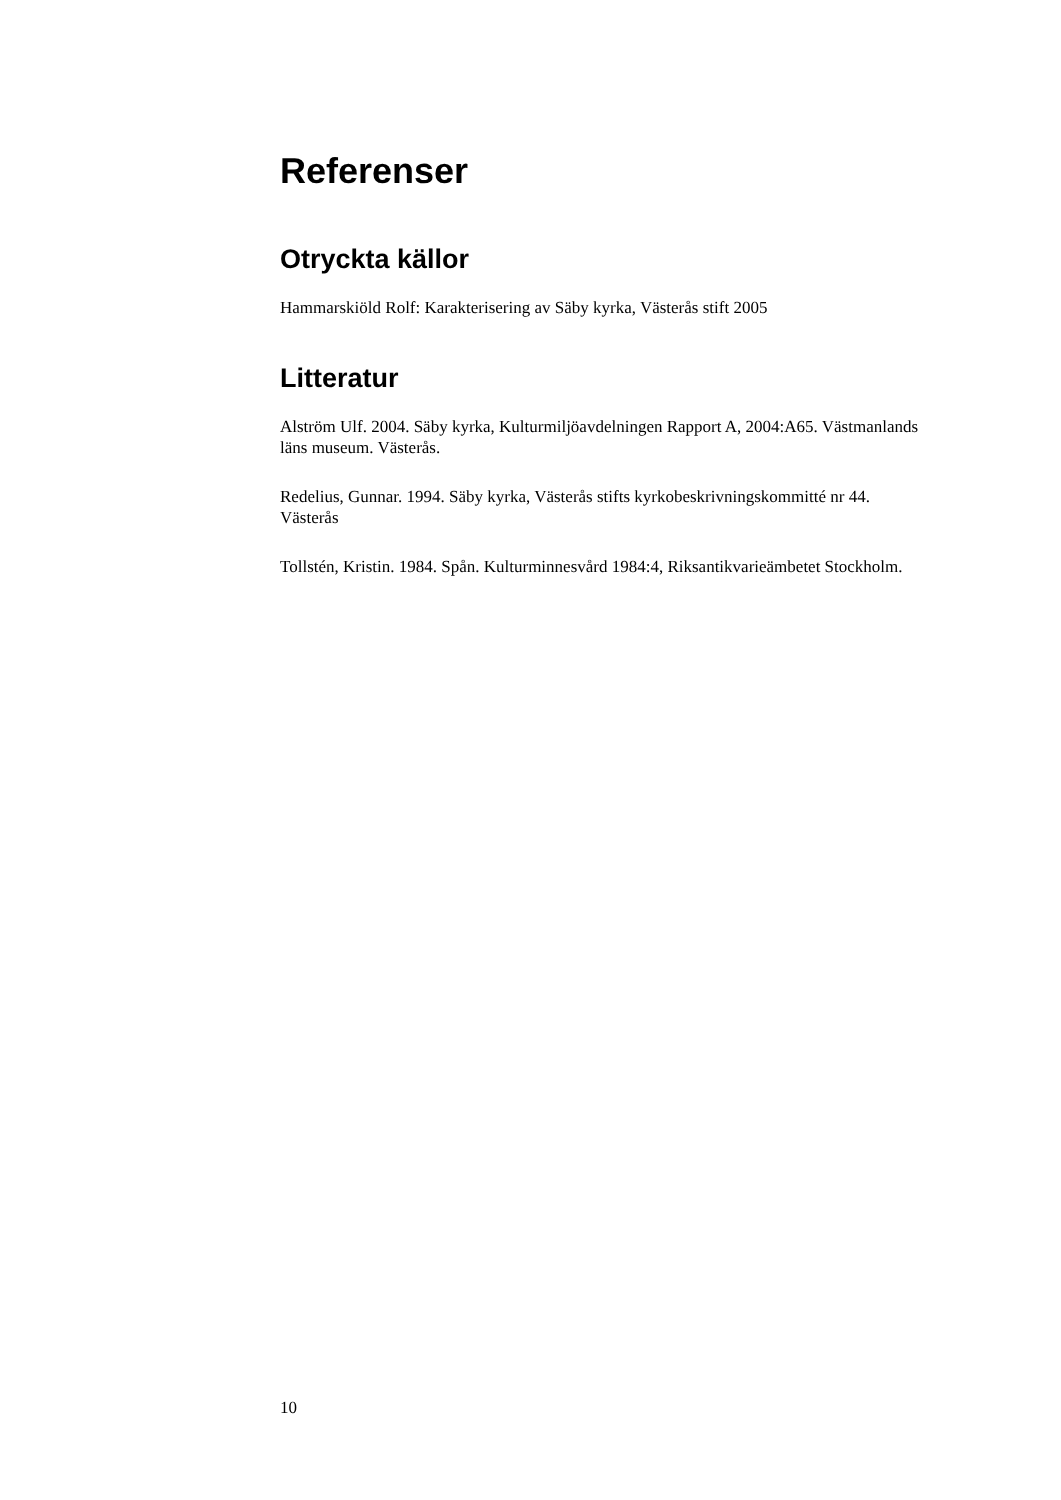Referenser
Otryckta källor
Hammarskiöld Rolf: Karakterisering av Säby kyrka, Västerås stift 2005
Litteratur
Alström Ulf. 2004. Säby kyrka, Kulturmiljöavdelningen Rapport A, 2004:A65. Västmanlands läns museum. Västerås.
Redelius, Gunnar. 1994. Säby kyrka, Västerås stifts kyrkobeskrivningskommitté nr 44. Västerås
Tollstén, Kristin. 1984. Spån. Kulturminnesvård 1984:4, Riksantikvarieämbetet Stockholm.
10